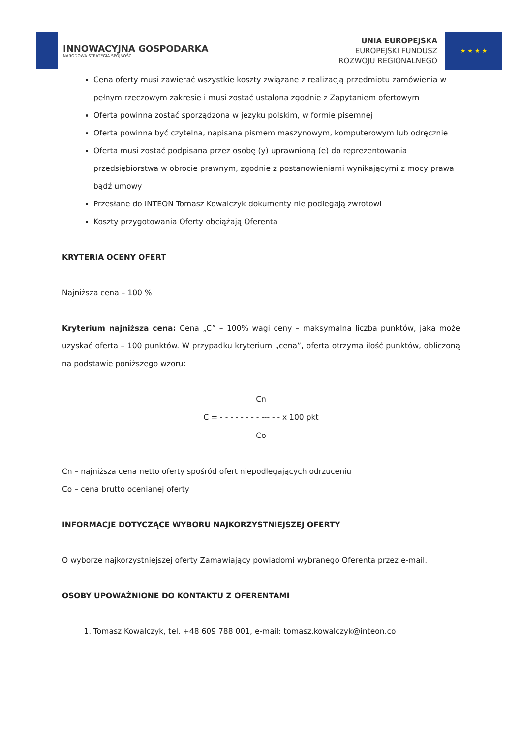INNOWACYJNA GOSPODARKA
NARODOWA STRATEGIA SPÓJNOŚCI
UNIA EUROPEJSKA
EUROPEJSKI FUNDUSZ
ROZWOJU REGIONALNEGO
★ ★ ★ ★
Cena oferty musi zawierać wszystkie koszty związane z realizacją przedmiotu zamówienia w pełnym rzeczowym zakresie i musi zostać ustalona zgodnie z Zapytaniem ofertowym
Oferta powinna zostać sporządzona w języku polskim, w formie pisemnej
Oferta powinna być czytelna, napisana pismem maszynowym, komputerowym lub odręcznie
Oferta musi zostać podpisana przez osobę (y) uprawnioną (e) do reprezentowania przedsiębiorstwa w obrocie prawnym, zgodnie z postanowieniami wynikającymi z mocy prawa bądź umowy
Przesłane do INTEON Tomasz Kowalczyk dokumenty nie podlegają zwrotowi
Koszty przygotowania Oferty obciążają Oferenta
KRYTERIA OCENY OFERT
Najniższa cena – 100 %
Kryterium najniższa cena: Cena „C” – 100% wagi ceny – maksymalna liczba punktów, jaką może uzyskać oferta – 100 punktów. W przypadku kryterium „cena”, oferta otrzyma ilość punktów, obliczoną na podstawie poniższego wzoru:
Cn
C = - - - - - - - - --- - - x 100 pkt
Co
Cn – najniższa cena netto oferty spośród ofert niepodlegających odrzuceniu
Co – cena brutto ocenianej oferty
INFORMACJE DOTYCZĄCE WYBORU NAJKORZYSTNIEJSZEJ OFERTY
O wyborze najkorzystniejszej oferty Zamawiający powiadomi wybranego Oferenta przez e-mail.
OSOBY UPOWAŻNIONE DO KONTAKTU Z OFERENTAMI
1. Tomasz Kowalczyk, tel. +48 609 788 001, e-mail: tomasz.kowalczyk@inteon.co